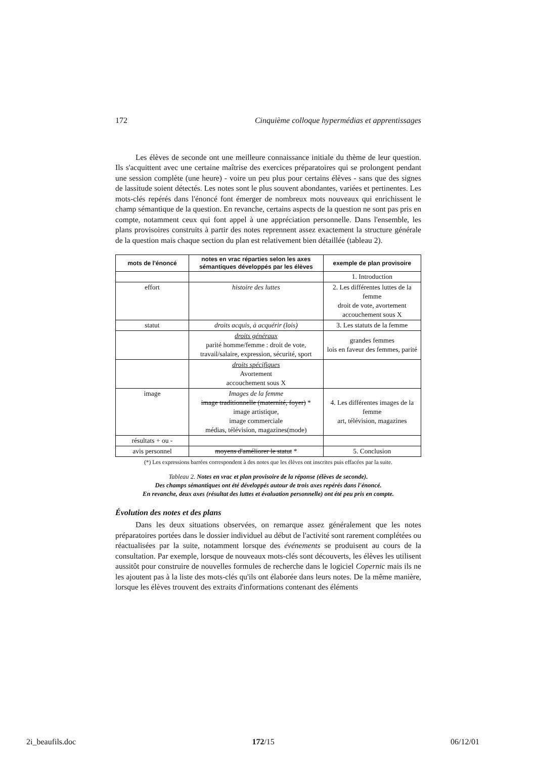172 Cinquième colloque hypermédias et apprentissages
Les élèves de seconde ont une meilleure connaissance initiale du thème de leur question. Ils s'acquittent avec une certaine maîtrise des exercices préparatoires qui se prolongent pendant une session complète (une heure) - voire un peu plus pour certains élèves - sans que des signes de lassitude soient détectés. Les notes sont le plus souvent abondantes, variées et pertinentes. Les mots-clés repérés dans l'énoncé font émerger de nombreux mots nouveaux qui enrichissent le champ sémantique de la question. En revanche, certains aspects de la question ne sont pas pris en compte, notamment ceux qui font appel à une appréciation personnelle. Dans l'ensemble, les plans provisoires construits à partir des notes reprennent assez exactement la structure générale de la question mais chaque section du plan est relativement bien détaillée (tableau 2).
| mots de l'énoncé | notes en vrac réparties selon les axes sémantiques développés par les élèves | exemple de plan provisoire |
| --- | --- | --- |
| | | 1. Introduction |
| effort | histoire des luttes | 2. Les différentes luttes de la femme droit de vote, avortement accouchement sous X |
| statut | droits acquis, à acquérir (lois) | 3. Les statuts de la femme |
| | droits généraux parité homme/femme : droit de vote, travail/salaire, expression, sécurité, sport | grandes femmes lois en faveur des femmes, parité |
| | droits spécifiques Avortement accouchement sous X | |
| image | Images de la femme image traditionnelle (maternité, foyer) * image artistique, image commerciale médias, télévision, magazines(mode) | 4. Les différentes images de la femme art, télévision, magazines |
| résultats + ou - | | |
| avis personnel | moyens d'améliorer le statut * | 5. Conclusion |
(*) Les expressions barrées correspondent à des notes que les élèves ont inscrites puis effacées par la suite.
Tableau 2. Notes en vrac et plan provisoire de la réponse (élèves de seconde).
Des champs sémantiques ont été développés autour de trois axes repérés dans l'énoncé.
En revanche, deux axes (résultat des luttes et évaluation personnelle) ont été peu pris en compte.
Évolution des notes et des plans
Dans les deux situations observées, on remarque assez généralement que les notes préparatoires portées dans le dossier individuel au début de l'activité sont rarement complétées ou réactualisées par la suite, notamment lorsque des événements se produisent au cours de la consultation. Par exemple, lorsque de nouveaux mots-clés sont découverts, les élèves les utilisent aussitôt pour construire de nouvelles formules de recherche dans le logiciel Copernic mais ils ne les ajoutent pas à la liste des mots-clés qu'ils ont élaborée dans leurs notes. De la même manière, lorsque les élèves trouvent des extraits d'informations contenant des éléments
2i_beaufils.doc 172/15 06/12/01